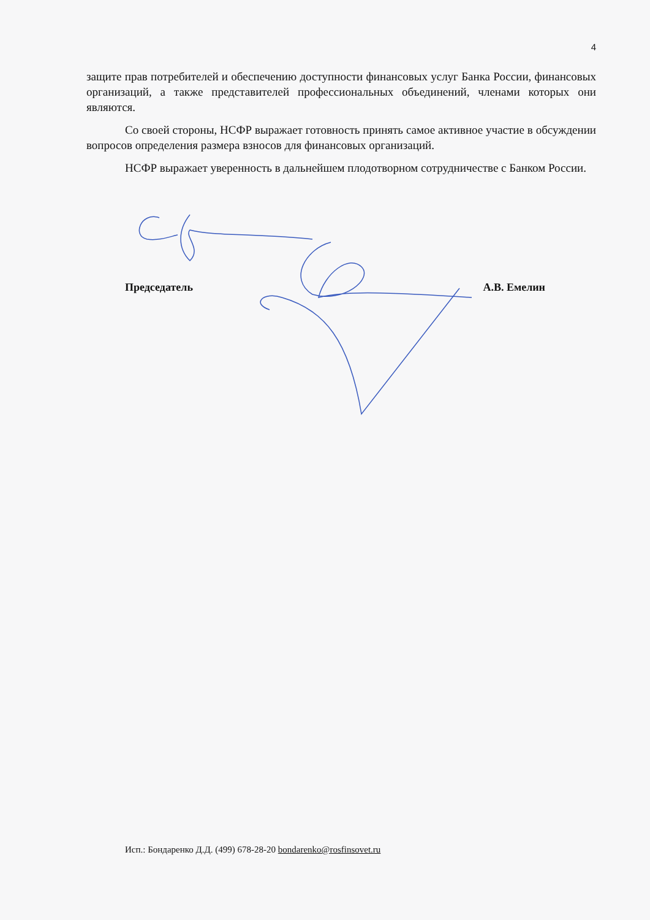4
защите прав потребителей и обеспечению доступности финансовых услуг Банка России, финансовых организаций, а также представителей профессиональных объединений, членами которых они являются.
Со своей стороны, НСФР выражает готовность принять самое активное участие в обсуждении вопросов определения размера взносов для финансовых организаций.
НСФР выражает уверенность в дальнейшем плодотворном сотрудничестве с Банком России.
Председатель А.В. Емелин
Исп.: Бондаренко Д.Д. (499) 678-28-20 bondarenko@rosfinsovet.ru